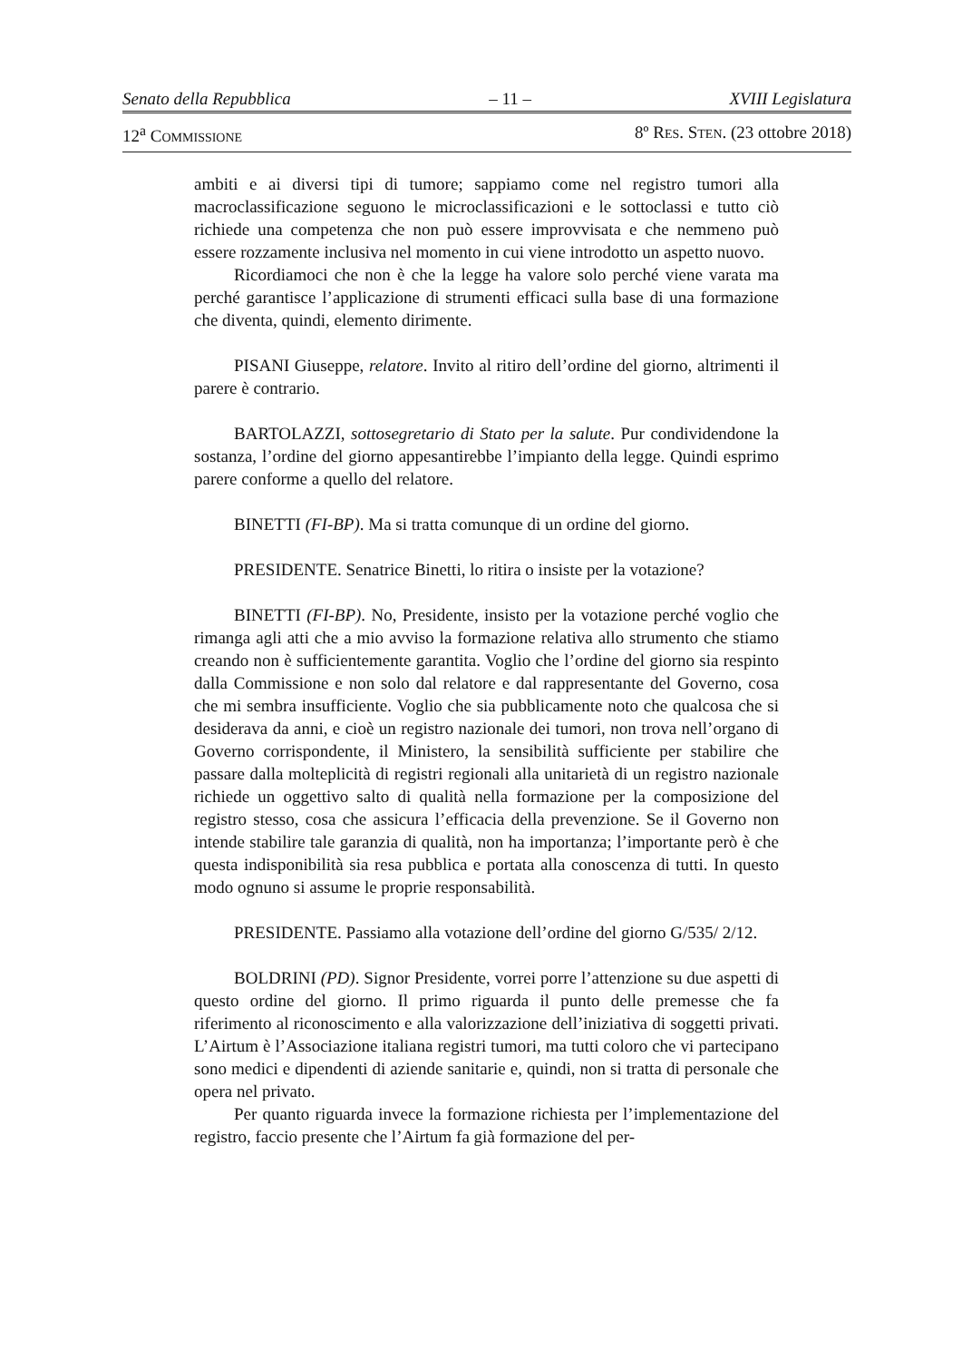Senato della Repubblica – 11 – XVIII Legislatura
12<sup>a</sup> COMMISSIONE 8º RES. STEN. (23 ottobre 2018)
ambiti e ai diversi tipi di tumore; sappiamo come nel registro tumori alla macroclassificazione seguono le microclassificazioni e le sottoclassi e tutto ciò richiede una competenza che non può essere improvvisata e che nemmeno può essere rozzamente inclusiva nel momento in cui viene introdotto un aspetto nuovo.
Ricordiamoci che non è che la legge ha valore solo perché viene varata ma perché garantisce l’applicazione di strumenti efficaci sulla base di una formazione che diventa, quindi, elemento dirimente.
PISANI Giuseppe, relatore. Invito al ritiro dell’ordine del giorno, altrimenti il parere è contrario.
BARTOLAZZI, sottosegretario di Stato per la salute. Pur condividendone la sostanza, l’ordine del giorno appesantirebbe l’impianto della legge. Quindi esprimo parere conforme a quello del relatore.
BINETTI (FI-BP). Ma si tratta comunque di un ordine del giorno.
PRESIDENTE. Senatrice Binetti, lo ritira o insiste per la votazione?
BINETTI (FI-BP). No, Presidente, insisto per la votazione perché voglio che rimanga agli atti che a mio avviso la formazione relativa allo strumento che stiamo creando non è sufficientemente garantita. Voglio che l’ordine del giorno sia respinto dalla Commissione e non solo dal relatore e dal rappresentante del Governo, cosa che mi sembra insufficiente. Voglio che sia pubblicamente noto che qualcosa che si desiderava da anni, e cioè un registro nazionale dei tumori, non trova nell’organo di Governo corrispondente, il Ministero, la sensibilità sufficiente per stabilire che passare dalla molteplicità di registri regionali alla unitarietà di un registro nazionale richiede un oggettivo salto di qualità nella formazione per la composizione del registro stesso, cosa che assicura l’efficacia della prevenzione. Se il Governo non intende stabilire tale garanzia di qualità, non ha importanza; l’importante però è che questa indisponibilità sia resa pubblica e portata alla conoscenza di tutti. In questo modo ognuno si assume le proprie responsabilità.
PRESIDENTE. Passiamo alla votazione dell’ordine del giorno G/535/ 2/12.
BOLDRINI (PD). Signor Presidente, vorrei porre l’attenzione su due aspetti di questo ordine del giorno. Il primo riguarda il punto delle premesse che fa riferimento al riconoscimento e alla valorizzazione dell’iniziativa di soggetti privati. L’Airtum è l’Associazione italiana registri tumori, ma tutti coloro che vi partecipano sono medici e dipendenti di aziende sanitarie e, quindi, non si tratta di personale che opera nel privato.
Per quanto riguarda invece la formazione richiesta per l’implementazione del registro, faccio presente che l’Airtum fa già formazione del per-